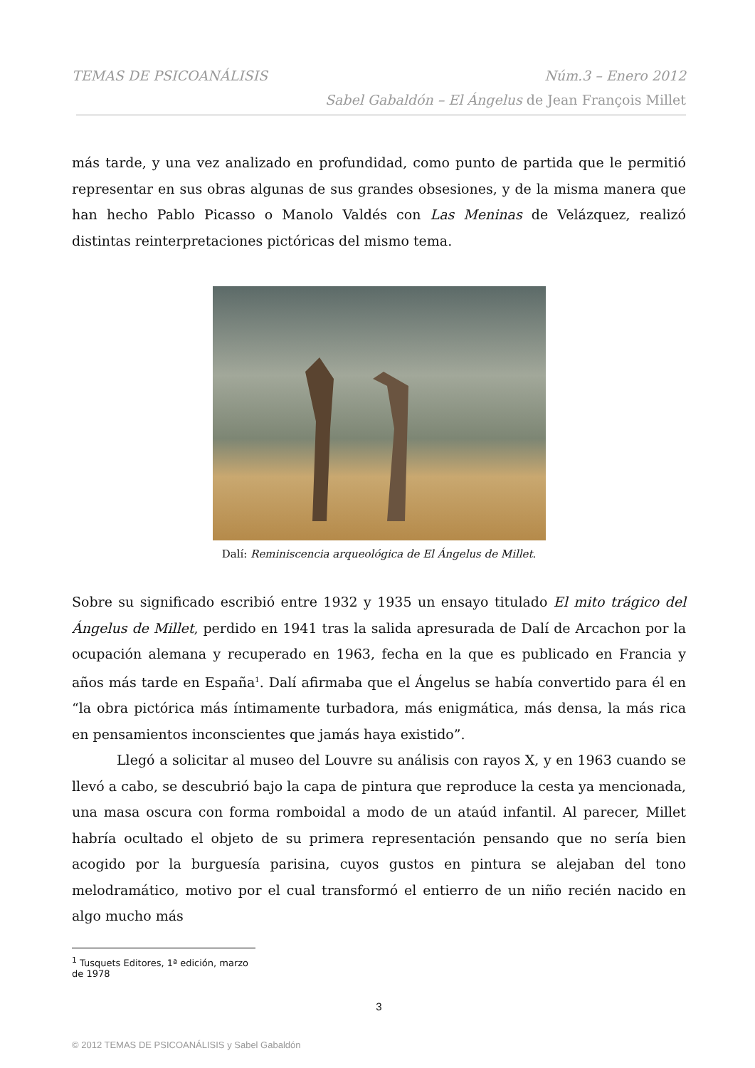TEMAS DE PSICOANÁLISIS Núm.3 – Enero 2012
Sabel Gabaldón – El Ángelus de Jean François Millet
más tarde, y una vez analizado en profundidad, como punto de partida que le permitió representar en sus obras algunas de sus grandes obsesiones, y de la misma manera que han hecho Pablo Picasso o Manolo Valdés con Las Meninas de Velázquez, realizó distintas reinterpretaciones pictóricas del mismo tema.
Dalí: Reminiscencia arqueológica de El Ángelus de Millet.
Sobre su significado escribió entre 1932 y 1935 un ensayo titulado El mito trágico del Ángelus de Millet, perdido en 1941 tras la salida apresurada de Dalí de Arcachon por la ocupación alemana y recuperado en 1963, fecha en la que es publicado en Francia y años más tarde en España<sup>1</sup>. Dalí afirmaba que el Ángelus se había convertido para él en “la obra pictórica más íntimamente turbadora, más enigmática, más densa, la más rica en pensamientos inconscientes que jamás haya existido”.
Llegó a solicitar al museo del Louvre su análisis con rayos X, y en 1963 cuando se llevó a cabo, se descubrió bajo la capa de pintura que reproduce la cesta ya mencionada, una masa oscura con forma romboidal a modo de un ataúd infantil. Al parecer, Millet habría ocultado el objeto de su primera representación pensando que no sería bien acogido por la burguesía parisina, cuyos gustos en pintura se alejaban del tono melodramático, motivo por el cual transformó el entierro de un niño recién nacido en algo mucho más
<sup>1</sup> Tusquets Editores, 1ª edición, marzo de 1978
3
© 2012 TEMAS DE PSICOANÁLISIS y Sabel Gabaldón